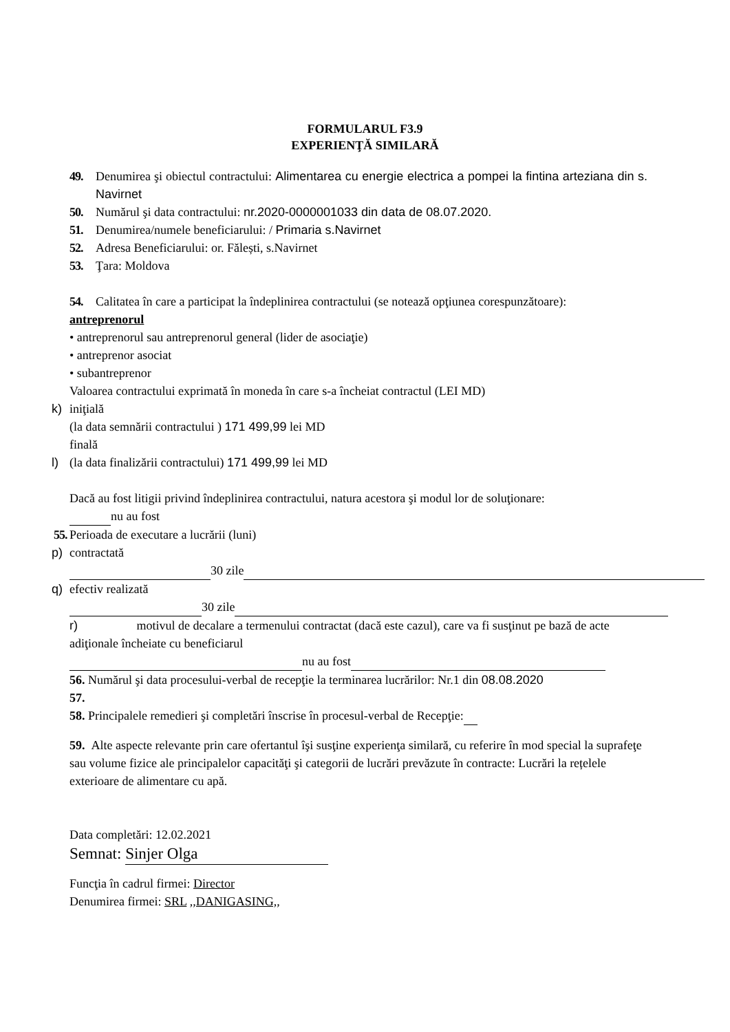FORMULARUL F3.9
EXPERIENŢĂ SIMILARĂ
49.
Denumirea şi obiectul contractului: Alimentarea cu energie electrica a pompei la fintina arteziana din s. Navirnet
50.
Numărul şi data contractului: nr.2020-0000001033 din data de 08.07.2020.
51.
Denumirea/numele beneficiarului: / Primaria s.Navirnet
52.
Adresa Beneficiarului: or. Fălești, s.Navirnet
53.
Ţara: Moldova
54.
Calitatea în care a participat la îndeplinirea contractului (se notează opţiunea corespunzătoare):
antreprenorul
• antreprenorul sau antreprenorul general (lider de asociaţie)
• antreprenor asociat
• subantreprenor
Valoarea contractului exprimată în moneda în care s-a încheiat contractul (LEI MD)
k) iniţială
(la data semnării contractului ) 171 499,99 lei MD
finală
l) (la data finalizării contractului) 171 499,99 lei MD
Dacă au fost litigii privind îndeplinirea contractului, natura acestora şi modul lor de soluţionare:
nu au fost
55.
Perioada de executare a lucrării (luni)
p) contractată
30 zile
q) efectiv realizată
30 zile
r) motivul de decalare a termenului contractat (dacă este cazul), care va fi susţinut pe bază de acte adiţionale încheiate cu beneficiarul
nu au fost
56. Numărul şi data procesului-verbal de recepţie la terminarea lucrărilor: Nr.1 din 08.08.2020
57.
58. Principalele remedieri şi completări înscrise în procesul-verbal de Recepţie:
59. Alte aspecte relevante prin care ofertantul îşi susţine experienţa similară, cu referire în mod special la suprafeţe sau volume fizice ale principalelor capacităţi şi categorii de lucrări prevăzute în contracte: Lucrări la rețelele exterioare de alimentare cu apă.
Data completări: 12.02.2021
Semnat: Sinjer Olga
Funcţia în cadrul firmei: Director
Denumirea firmei: SRL ,,DANIGASING,,